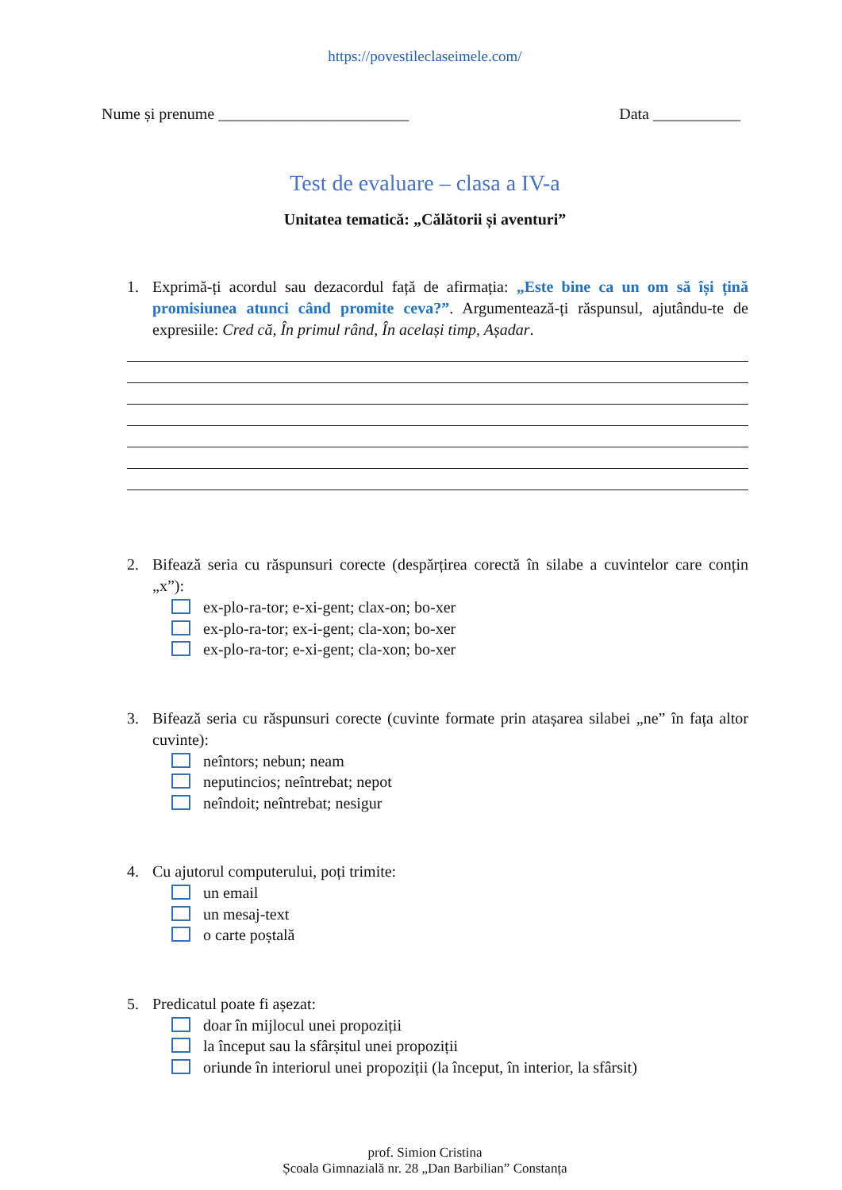https://povestileclaseimele.com/
Nume și prenume ________________________ Data ___________
Test de evaluare – clasa a IV-a
Unitatea tematică: „Călătorii și aventuri”
1. Exprimă-ți acordul sau dezacordul față de afirmația: „Este bine ca un om să își țină promisiunea atunci când promite ceva?”. Argumentează-ți răspunsul, ajutându-te de expresiile: Cred că, În primul rând, În același timp, Așadar.
2. Bifează seria cu răspunsuri corecte (despărțirea corectă în silabe a cuvintelor care conțin „x”):
ex-plo-ra-tor; e-xi-gent; clax-on; bo-xer
ex-plo-ra-tor; ex-i-gent; cla-xon; bo-xer
ex-plo-ra-tor; e-xi-gent; cla-xon; bo-xer
3. Bifează seria cu răspunsuri corecte (cuvinte formate prin atașarea silabei „ne” în fața altor cuvinte):
neîntors; nebun; neam
neputincios; neîntrebat; nepot
neîndoit; neîntrebat; nesigur
4. Cu ajutorul computerului, poți trimite:
un email
un mesaj-text
o carte poștală
5. Predicatul poate fi așezat:
doar în mijlocul unei propoziții
la început sau la sfârșitul unei propoziții
oriunde în interiorul unei propoziții (la început, în interior, la sfârsit)
prof. Simion Cristina
Școala Gimnazială nr. 28 „Dan Barbilian” Constanța